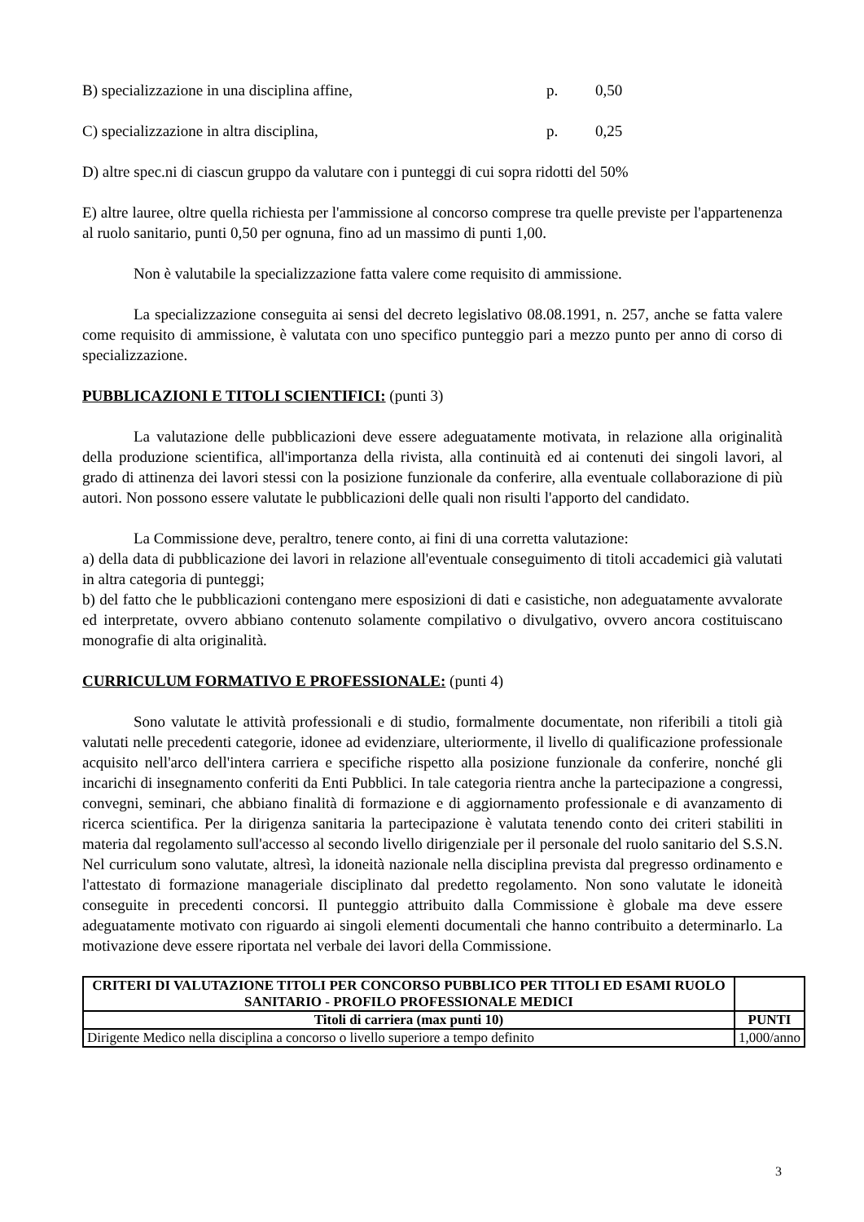B) specializzazione in una disciplina affine, p. 0,50
C) specializzazione in altra disciplina, p. 0,25
D) altre spec.ni di ciascun gruppo da valutare con i punteggi di cui sopra ridotti del 50%
E) altre lauree, oltre quella richiesta per l'ammissione al concorso comprese tra quelle previste per l'appartenenza al ruolo sanitario, punti 0,50 per ognuna, fino ad un massimo di punti 1,00.
Non è valutabile la specializzazione fatta valere come requisito di ammissione.
La specializzazione conseguita ai sensi del decreto legislativo 08.08.1991, n. 257, anche se fatta valere come requisito di ammissione, è valutata con uno specifico punteggio pari a mezzo punto per anno di corso di specializzazione.
PUBBLICAZIONI E TITOLI SCIENTIFICI: (punti 3)
La valutazione delle pubblicazioni deve essere adeguatamente motivata, in relazione alla originalità della produzione scientifica, all'importanza della rivista, alla continuità ed ai contenuti dei singoli lavori, al grado di attinenza dei lavori stessi con la posizione funzionale da conferire, alla eventuale collaborazione di più autori. Non possono essere valutate le pubblicazioni delle quali non risulti l'apporto del candidato.
La Commissione deve, peraltro, tenere conto, ai fini di una corretta valutazione:
a) della data di pubblicazione dei lavori in relazione all'eventuale conseguimento di titoli accademici già valutati in altra categoria di punteggi;
b) del fatto che le pubblicazioni contengano mere esposizioni di dati e casistiche, non adeguatamente avvalorate ed interpretate, ovvero abbiano contenuto solamente compilativo o divulgativo, ovvero ancora costituiscano monografie di alta originalità.
CURRICULUM FORMATIVO E PROFESSIONALE: (punti 4)
Sono valutate le attività professionali e di studio, formalmente documentate, non riferibili a titoli già valutati nelle precedenti categorie, idonee ad evidenziare, ulteriormente, il livello di qualificazione professionale acquisito nell'arco dell'intera carriera e specifiche rispetto alla posizione funzionale da conferire, nonché gli incarichi di insegnamento conferiti da Enti Pubblici. In tale categoria rientra anche la partecipazione a congressi, convegni, seminari, che abbiano finalità di formazione e di aggiornamento professionale e di avanzamento di ricerca scientifica. Per la dirigenza sanitaria la partecipazione è valutata tenendo conto dei criteri stabiliti in materia dal regolamento sull'accesso al secondo livello dirigenziale per il personale del ruolo sanitario del S.S.N. Nel curriculum sono valutate, altresì, la idoneità nazionale nella disciplina prevista dal pregresso ordinamento e l'attestato di formazione manageriale disciplinato dal predetto regolamento. Non sono valutate le idoneità conseguite in precedenti concorsi. Il punteggio attribuito dalla Commissione è globale ma deve essere adeguatamente motivato con riguardo ai singoli elementi documentali che hanno contribuito a determinarlo. La motivazione deve essere riportata nel verbale dei lavori della Commissione.
| CRITERI DI VALUTAZIONE TITOLI PER CONCORSO PUBBLICO PER TITOLI ED ESAMI RUOLO SANITARIO - PROFILO PROFESSIONALE MEDICI | |
| --- | --- |
| Titoli di carriera (max punti 10) | PUNTI |
| Dirigente Medico nella disciplina a concorso o livello superiore a tempo definito | 1,000/anno |
3